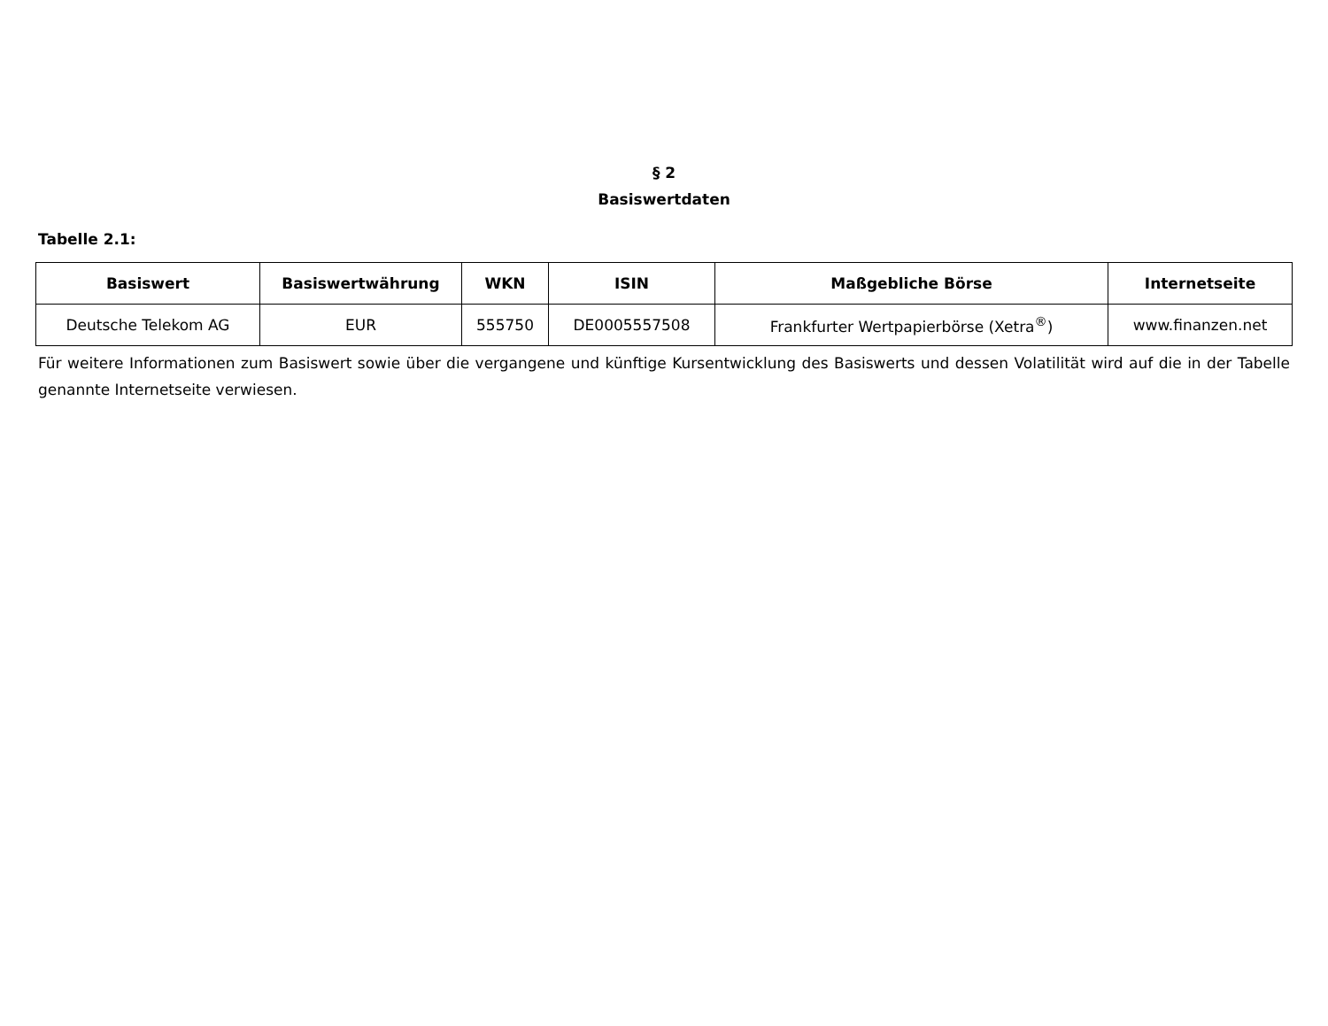§ 2
Basiswertdaten
Tabelle 2.1:
| Basiswert | Basiswertwährung | WKN | ISIN | Maßgebliche Börse | Internetseite |
| --- | --- | --- | --- | --- | --- |
| Deutsche Telekom AG | EUR | 555750 | DE0005557508 | Frankfurter Wertpapierbörse (Xetra<sup>®</sup>) | www.finanzen.net |
Für weitere Informationen zum Basiswert sowie über die vergangene und künftige Kursentwicklung des Basiswerts und dessen Volatilität wird auf die in der Tabelle genannte Internetseite verwiesen.